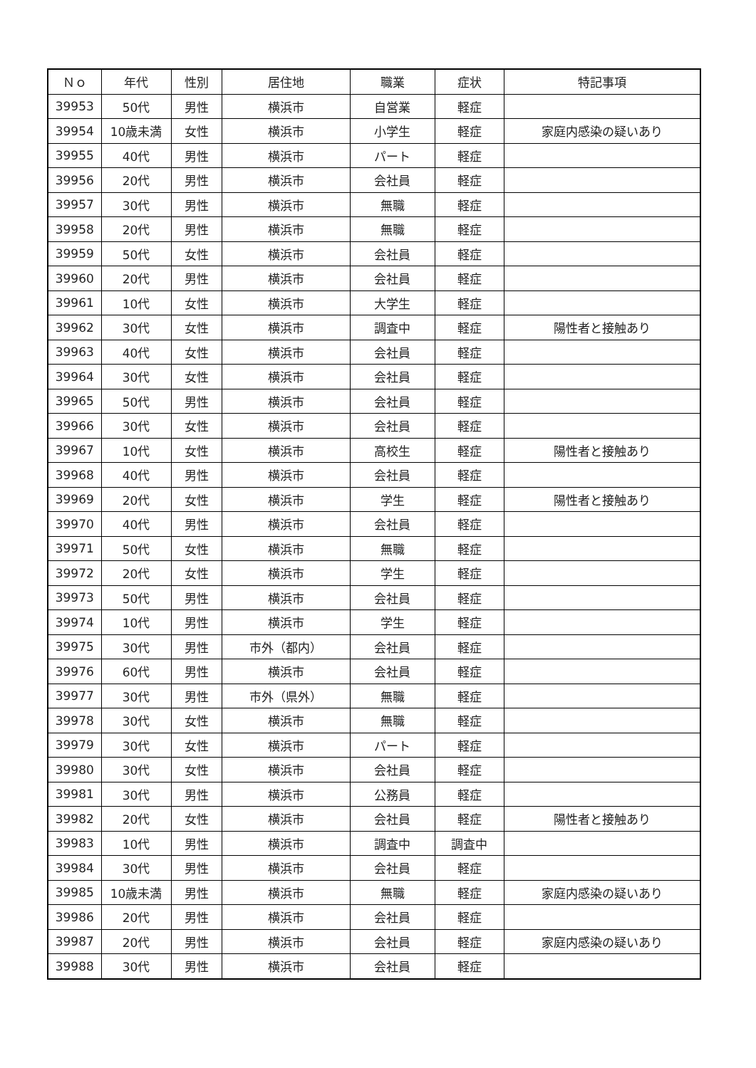| Ｎｏ | 年代 | 性別 | 居住地 | 職業 | 症状 | 特記事項 |
| --- | --- | --- | --- | --- | --- | --- |
| 39953 | 50代 | 男性 | 横浜市 | 自営業 | 軽症 | |
| 39954 | 10歳未満 | 女性 | 横浜市 | 小学生 | 軽症 | 家庭内感染の疑いあり |
| 39955 | 40代 | 男性 | 横浜市 | パート | 軽症 | |
| 39956 | 20代 | 男性 | 横浜市 | 会社員 | 軽症 | |
| 39957 | 30代 | 男性 | 横浜市 | 無職 | 軽症 | |
| 39958 | 20代 | 男性 | 横浜市 | 無職 | 軽症 | |
| 39959 | 50代 | 女性 | 横浜市 | 会社員 | 軽症 | |
| 39960 | 20代 | 男性 | 横浜市 | 会社員 | 軽症 | |
| 39961 | 10代 | 女性 | 横浜市 | 大学生 | 軽症 | |
| 39962 | 30代 | 女性 | 横浜市 | 調査中 | 軽症 | 陽性者と接触あり |
| 39963 | 40代 | 女性 | 横浜市 | 会社員 | 軽症 | |
| 39964 | 30代 | 女性 | 横浜市 | 会社員 | 軽症 | |
| 39965 | 50代 | 男性 | 横浜市 | 会社員 | 軽症 | |
| 39966 | 30代 | 女性 | 横浜市 | 会社員 | 軽症 | |
| 39967 | 10代 | 女性 | 横浜市 | 高校生 | 軽症 | 陽性者と接触あり |
| 39968 | 40代 | 男性 | 横浜市 | 会社員 | 軽症 | |
| 39969 | 20代 | 女性 | 横浜市 | 学生 | 軽症 | 陽性者と接触あり |
| 39970 | 40代 | 男性 | 横浜市 | 会社員 | 軽症 | |
| 39971 | 50代 | 女性 | 横浜市 | 無職 | 軽症 | |
| 39972 | 20代 | 女性 | 横浜市 | 学生 | 軽症 | |
| 39973 | 50代 | 男性 | 横浜市 | 会社員 | 軽症 | |
| 39974 | 10代 | 男性 | 横浜市 | 学生 | 軽症 | |
| 39975 | 30代 | 男性 | 市外（都内） | 会社員 | 軽症 | |
| 39976 | 60代 | 男性 | 横浜市 | 会社員 | 軽症 | |
| 39977 | 30代 | 男性 | 市外（県外） | 無職 | 軽症 | |
| 39978 | 30代 | 女性 | 横浜市 | 無職 | 軽症 | |
| 39979 | 30代 | 女性 | 横浜市 | パート | 軽症 | |
| 39980 | 30代 | 女性 | 横浜市 | 会社員 | 軽症 | |
| 39981 | 30代 | 男性 | 横浜市 | 公務員 | 軽症 | |
| 39982 | 20代 | 女性 | 横浜市 | 会社員 | 軽症 | 陽性者と接触あり |
| 39983 | 10代 | 男性 | 横浜市 | 調査中 | 調査中 | |
| 39984 | 30代 | 男性 | 横浜市 | 会社員 | 軽症 | |
| 39985 | 10歳未満 | 男性 | 横浜市 | 無職 | 軽症 | 家庭内感染の疑いあり |
| 39986 | 20代 | 男性 | 横浜市 | 会社員 | 軽症 | |
| 39987 | 20代 | 男性 | 横浜市 | 会社員 | 軽症 | 家庭内感染の疑いあり |
| 39988 | 30代 | 男性 | 横浜市 | 会社員 | 軽症 | |